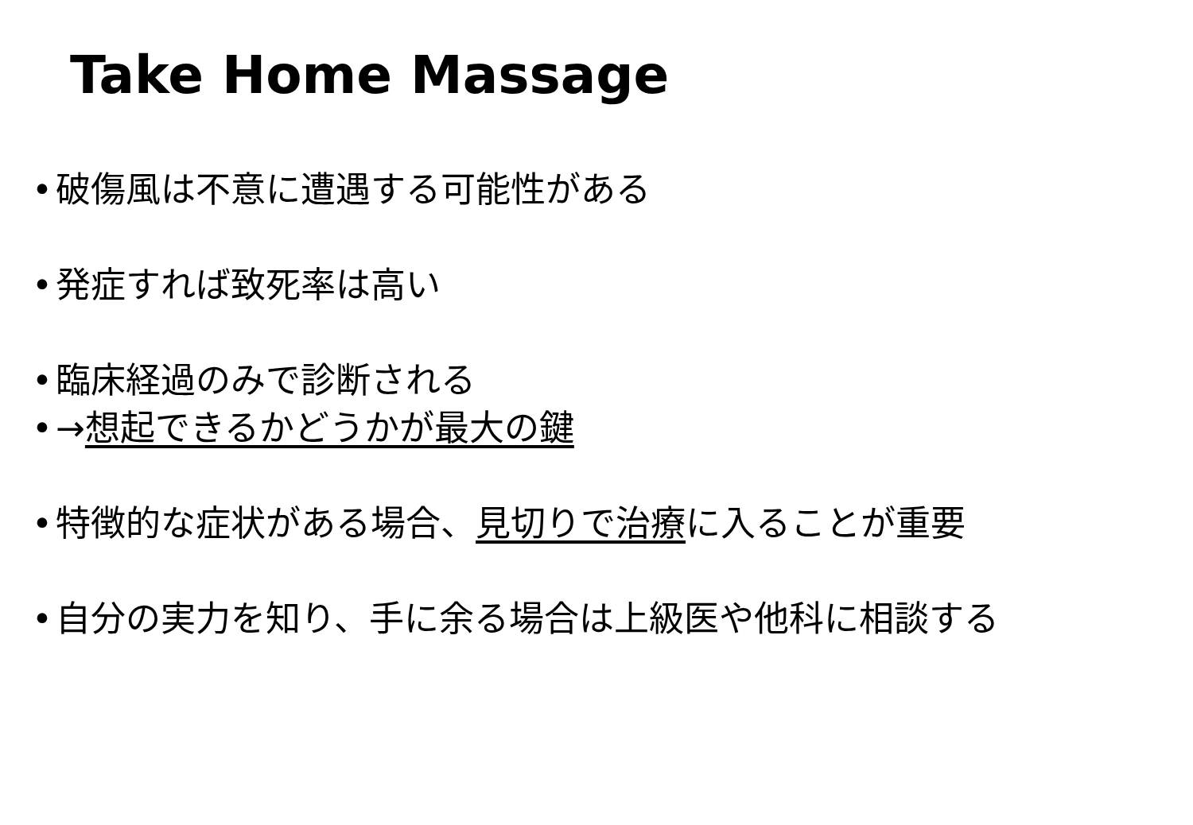Take Home Massage
• 破傷風は不意に遭遇する可能性がある
• 発症すれば致死率は高い
• 臨床経過のみで診断される
• →想起できるかどうかが最大の鍵
• 特徴的な症状がある場合、見切りで治療に入ることが重要
• 自分の実力を知り、手に余る場合は上級医や他科に相談する